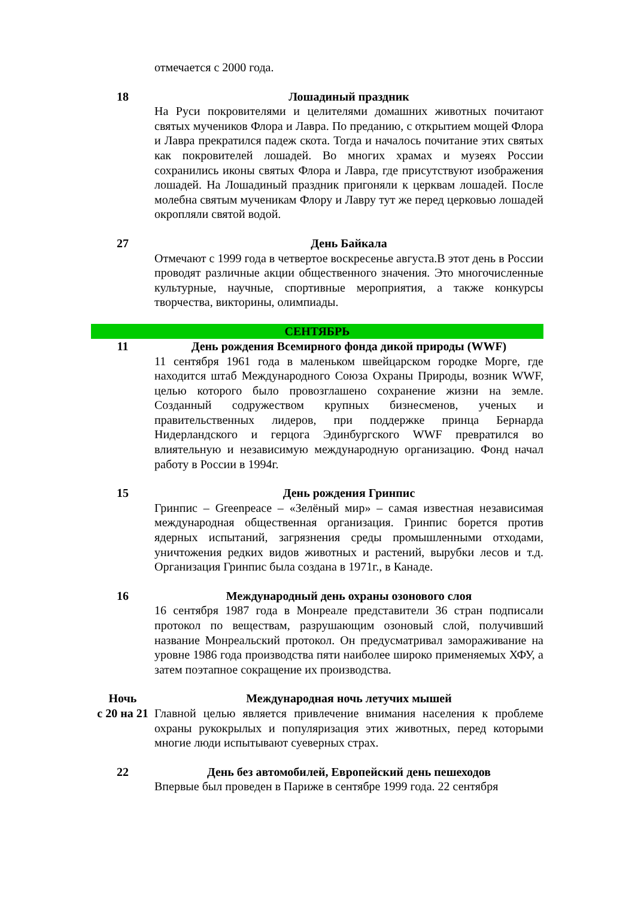отмечается с 2000 года.
18 Лошадиный праздник
На Руси покровителями и целителями домашних животных почитают святых мучеников Флора и Лавра. По преданию, с открытием мощей Флора и Лавра прекратился падеж скота. Тогда и началось почитание этих святых как покровителей лошадей. Во многих храмах и музеях России сохранились иконы святых Флора и Лавра, где присутствуют изображения лошадей. На Лошадиный праздник пригоняли к церквам лошадей. После молебна святым мученикам Флору и Лавру тут же перед церковью лошадей окропляли святой водой.
27 День Байкала
Отмечают с 1999 года в четвертое воскресенье августа.В этот день в России проводят различные акции общественного значения. Это многочисленные культурные, научные, спортивные мероприятия, а также конкурсы творчества, викторины, олимпиады.
СЕНТЯБРЬ
11 День рождения Всемирного фонда дикой природы (WWF)
11 сентября 1961 года в маленьком швейцарском городке Морге, где находится штаб Международного Союза Охраны Природы, возник WWF, целью которого было провозглашено сохранение жизни на земле. Созданный содружеством крупных бизнесменов, ученых и правительственных лидеров, при поддержке принца Бернарда Нидерландского и герцога Эдинбургского WWF превратился во влиятельную и независимую международную организацию. Фонд начал работу в России в 1994г.
15 День рождения Гринпис
Гринпис – Greenpeace – «Зелёный мир» – самая известная независимая международная общественная организация. Гринпис борется против ядерных испытаний, загрязнения среды промышленными отходами, уничтожения редких видов животных и растений, вырубки лесов и т.д. Организация Гринпис была создана в 1971г., в Канаде.
16 Международный день охраны озонового слоя
16 сентября 1987 года в Монреале представители 36 стран подписали протокол по веществам, разрушающим озоновый слой, получивший название Монреальский протокол. Он предусматривал замораживание на уровне 1986 года производства пяти наиболее широко применяемых ХФУ, а затем поэтапное сокращение их производства.
Ночь
с 20 на 21
Международная ночь летучих мышей
Главной целью является привлечение внимания населения к проблеме охраны рукокрылых и популяризация этих животных, перед которыми многие люди испытывают суеверных страх.
22 День без автомобилей, Европейский день пешеходов
Впервые был проведен в Париже в сентябре 1999 года. 22 сентября